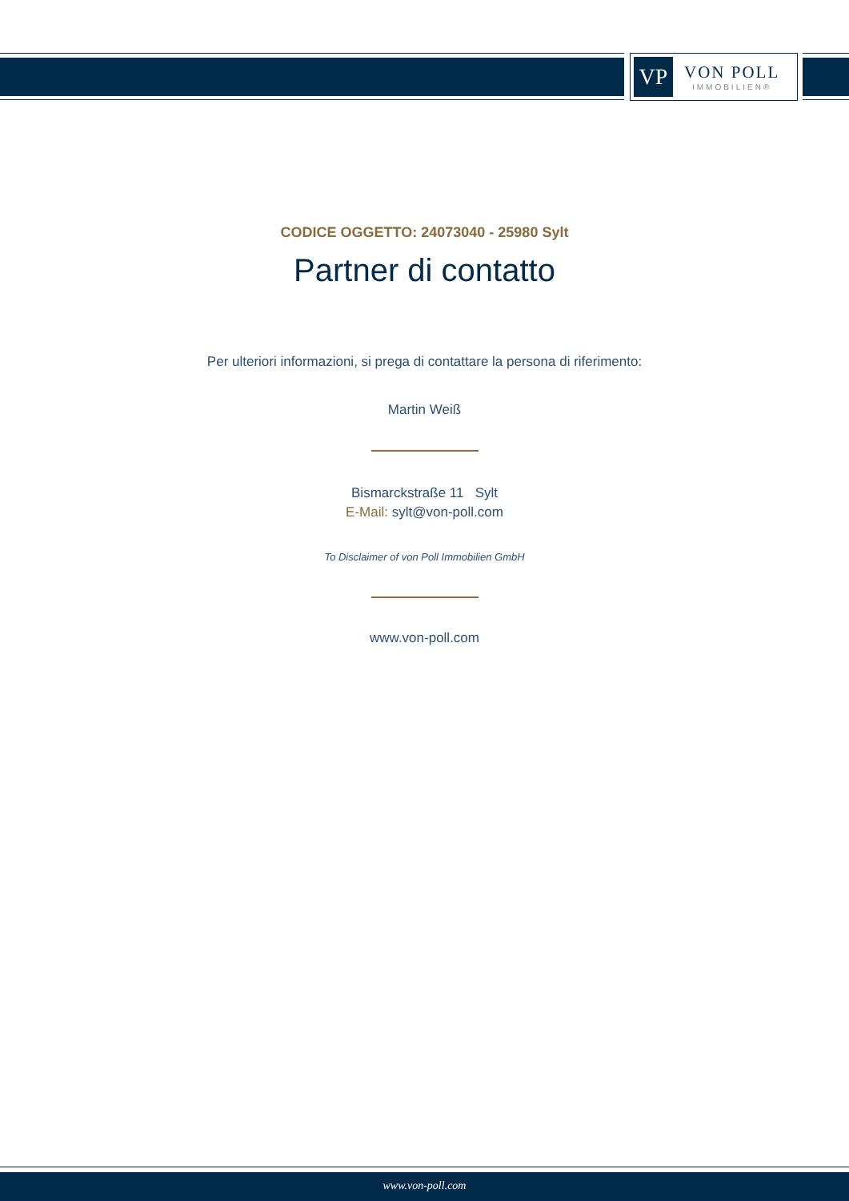VP
VON POLL
IMMOBILIEN®
CODICE OGGETTO: 24073040 - 25980 Sylt
Partner di contatto
Per ulteriori informazioni, si prega di contattare la persona di riferimento:
Martin Weiß
Bismarckstraße 11 Sylt
E-Mail: sylt@von-poll.com
To Disclaimer of von Poll Immobilien GmbH
www.von-poll.com
www.von-poll.com